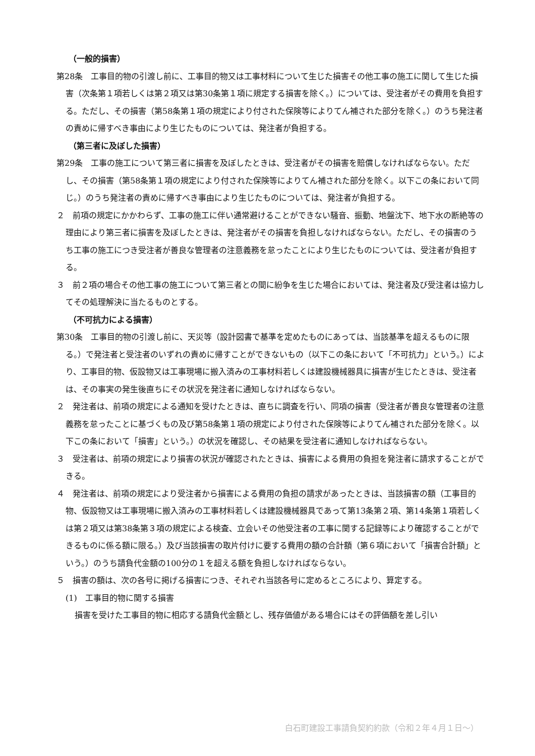（一般的損害）
第28条　工事目的物の引渡し前に、工事目的物又は工事材料について生じた損害その他工事の施工に関して生じた損害（次条第１項若しくは第２項又は第30条第１項に規定する損害を除く。）については、受注者がその費用を負担する。ただし、その損害（第58条第１項の規定により付された保険等によりてん補された部分を除く。）のうち発注者の責めに帰すべき事由により生じたものについては、発注者が負担する。
（第三者に及ぼした損害）
第29条　工事の施工について第三者に損害を及ぼしたときは、受注者がその損害を賠償しなければならない。ただし、その損害（第58条第１項の規定により付された保険等によりてん補された部分を除く。以下この条において同じ。）のうち発注者の責めに帰すべき事由により生じたものについては、発注者が負担する。
２　前項の規定にかかわらず、工事の施工に伴い通常避けることができない騒音、振動、地盤沈下、地下水の断絶等の理由により第三者に損害を及ぼしたときは、発注者がその損害を負担しなければならない。ただし、その損害のうち工事の施工につき受注者が善良な管理者の注意義務を怠ったことにより生じたものについては、受注者が負担する。
３　前２項の場合その他工事の施工について第三者との間に紛争を生じた場合においては、発注者及び受注者は協力してその処理解決に当たるものとする。
（不可抗力による損害）
第30条　工事目的物の引渡し前に、天災等（設計図書で基準を定めたものにあっては、当該基準を超えるものに限る。）で発注者と受注者のいずれの責めに帰すことができないもの（以下この条において「不可抗力」という。）により、工事目的物、仮設物又は工事現場に搬入済みの工事材料若しくは建設機械器具に損害が生じたときは、受注者は、その事実の発生後直ちにその状況を発注者に通知しなければならない。
２　発注者は、前項の規定による通知を受けたときは、直ちに調査を行い、同項の損害（受注者が善良な管理者の注意義務を怠ったことに基づくもの及び第58条第１項の規定により付された保険等によりてん補された部分を除く。以下この条において「損害」という。）の状況を確認し、その結果を受注者に通知しなければならない。
３　受注者は、前項の規定により損害の状況が確認されたときは、損害による費用の負担を発注者に請求することができる。
４　発注者は、前項の規定により受注者から損害による費用の負担の請求があったときは、当該損害の額（工事目的物、仮設物又は工事現場に搬入済みの工事材料若しくは建設機械器具であって第13条第２項、第14条第１項若しくは第２項又は第38条第３項の規定による検査、立会いその他受注者の工事に関する記録等により確認することができるものに係る額に限る。）及び当該損害の取片付けに要する費用の額の合計額（第６項において「損害合計額」という。）のうち請負代金額の100分の１を超える額を負担しなければならない。
５　損害の額は、次の各号に掲げる損害につき、それぞれ当該各号に定めるところにより、算定する。
(1)　工事目的物に関する損害
損害を受けた工事目的物に相応する請負代金額とし、残存価値がある場合にはその評価額を差し引い
白石町建設工事請負契約約款（令和２年４月１日～）